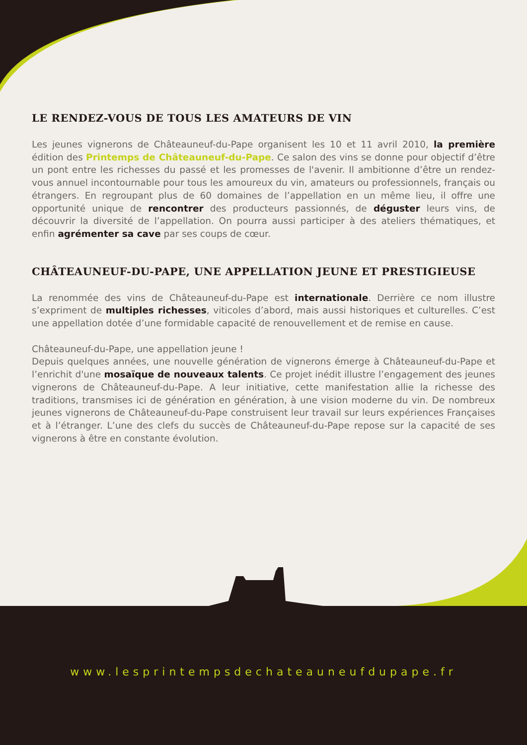LE RENDEZ-VOUS DE TOUS LES AMATEURS DE VIN
Les jeunes vignerons de Châteauneuf-du-Pape organisent les 10 et 11 avril 2010, la première édition des Printemps de Châteauneuf-du-Pape. Ce salon des vins se donne pour objectif d’être un pont entre les richesses du passé et les promesses de l'avenir. Il ambitionne d’être un rendez-vous annuel incontournable pour tous les amoureux du vin, amateurs ou professionnels, français ou étrangers. En regroupant plus de 60 domaines de l’appellation en un même lieu, il offre une opportunité unique de rencontrer des producteurs passionnés, de déguster leurs vins, de découvrir la diversité de l’appellation. On pourra aussi participer à des ateliers thématiques, et enfin agrémenter sa cave par ses coups de cœur.
CHÂTEAUNEUF-DU-PAPE, UNE APPELLATION JEUNE ET PRESTIGIEUSE
La renommée des vins de Châteauneuf-du-Pape est internationale. Derrière ce nom illustre s’expriment de multiples richesses, viticoles d’abord, mais aussi historiques et culturelles. C’est une appellation dotée d’une formidable capacité de renouvellement et de remise en cause.
Châteauneuf-du-Pape, une appellation jeune !
Depuis quelques années, une nouvelle génération de vignerons émerge à Châteauneuf-du-Pape et l’enrichit d'une mosaïque de nouveaux talents. Ce projet inédit illustre l’engagement des jeunes vignerons de Châteauneuf-du-Pape. A leur initiative, cette manifestation allie la richesse des traditions, transmises ici de génération en génération, à une vision moderne du vin. De nombreux jeunes vignerons de Châteauneuf-du-Pape construisent leur travail sur leurs expériences Françaises et à l’étranger. L’une des clefs du succès de Châteauneuf-du-Pape repose sur la capacité de ses vignerons à être en constante évolution.
www.lesprintempsdechateauneufdupape.fr